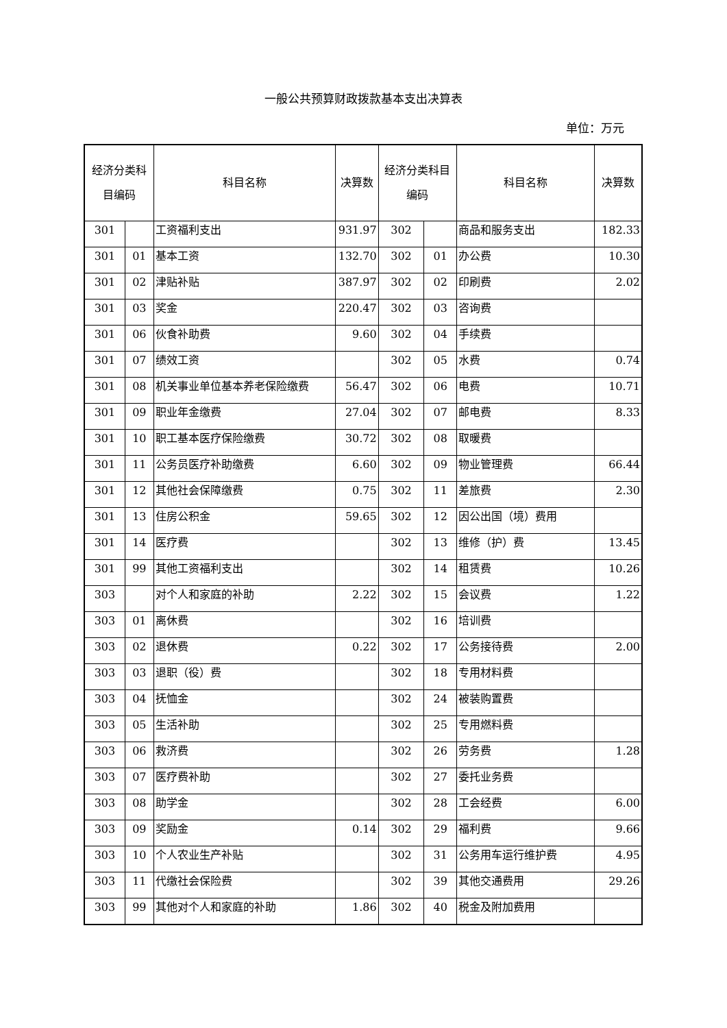一般公共预算财政拨款基本支出决算表
单位：万元
| 经济分类科目编码 | | 科目名称 | 决算数 | 经济分类科目编码 | | 科目名称 | 决算数 |
| --- | --- | --- | --- | --- | --- | --- | --- |
| 301 | | 工资福利支出 | 931.97 | 302 | | 商品和服务支出 | 182.33 |
| 301 | 01 | 基本工资 | 132.70 | 302 | 01 | 办公费 | 10.30 |
| 301 | 02 | 津贴补贴 | 387.97 | 302 | 02 | 印刷费 | 2.02 |
| 301 | 03 | 奖金 | 220.47 | 302 | 03 | 咨询费 | |
| 301 | 06 | 伙食补助费 | 9.60 | 302 | 04 | 手续费 | |
| 301 | 07 | 绩效工资 | | 302 | 05 | 水费 | 0.74 |
| 301 | 08 | 机关事业单位基本养老保险缴费 | 56.47 | 302 | 06 | 电费 | 10.71 |
| 301 | 09 | 职业年金缴费 | 27.04 | 302 | 07 | 邮电费 | 8.33 |
| 301 | 10 | 职工基本医疗保险缴费 | 30.72 | 302 | 08 | 取暖费 | |
| 301 | 11 | 公务员医疗补助缴费 | 6.60 | 302 | 09 | 物业管理费 | 66.44 |
| 301 | 12 | 其他社会保障缴费 | 0.75 | 302 | 11 | 差旅费 | 2.30 |
| 301 | 13 | 住房公积金 | 59.65 | 302 | 12 | 因公出国（境）费用 | |
| 301 | 14 | 医疗费 | | 302 | 13 | 维修（护）费 | 13.45 |
| 301 | 99 | 其他工资福利支出 | | 302 | 14 | 租赁费 | 10.26 |
| 303 | | 对个人和家庭的补助 | 2.22 | 302 | 15 | 会议费 | 1.22 |
| 303 | 01 | 离休费 | | 302 | 16 | 培训费 | |
| 303 | 02 | 退休费 | 0.22 | 302 | 17 | 公务接待费 | 2.00 |
| 303 | 03 | 退职（役）费 | | 302 | 18 | 专用材料费 | |
| 303 | 04 | 抚恤金 | | 302 | 24 | 被装购置费 | |
| 303 | 05 | 生活补助 | | 302 | 25 | 专用燃料费 | |
| 303 | 06 | 救济费 | | 302 | 26 | 劳务费 | 1.28 |
| 303 | 07 | 医疗费补助 | | 302 | 27 | 委托业务费 | |
| 303 | 08 | 助学金 | | 302 | 28 | 工会经费 | 6.00 |
| 303 | 09 | 奖励金 | 0.14 | 302 | 29 | 福利费 | 9.66 |
| 303 | 10 | 个人农业生产补贴 | | 302 | 31 | 公务用车运行维护费 | 4.95 |
| 303 | 11 | 代缴社会保险费 | | 302 | 39 | 其他交通费用 | 29.26 |
| 303 | 99 | 其他对个人和家庭的补助 | 1.86 | 302 | 40 | 税金及附加费用 | |